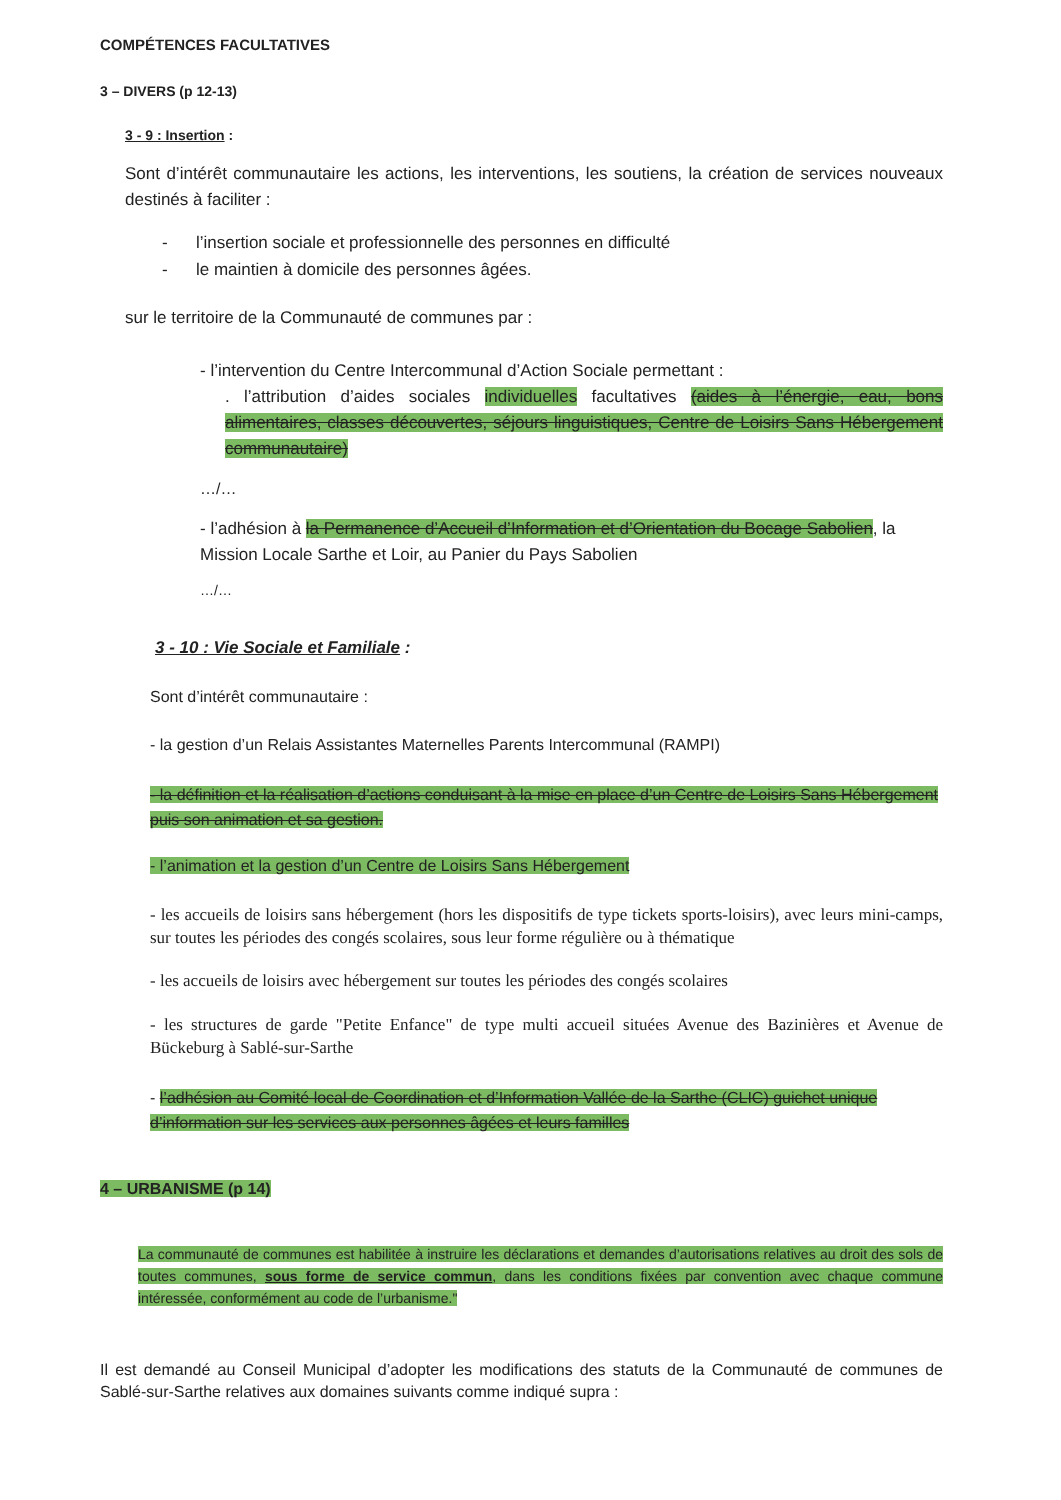COMPÉTENCES FACULTATIVES
3 – DIVERS (p 12-13)
3 - 9 : Insertion :
Sont d’intérêt communautaire les actions, les interventions, les soutiens, la création de services nouveaux destinés à faciliter :
- l’insertion sociale et professionnelle des personnes en difficulté
- le maintien à domicile des personnes âgées.
sur le territoire de la Communauté de communes par :
- l’intervention du Centre Intercommunal d’Action Sociale permettant :
. l’attribution d’aides sociales individuelles facultatives (aides à l’énergie, eau, bons alimentaires, classes découvertes, séjours linguistiques, Centre de Loisirs Sans Hébergement communautaire)
…/…
- l’adhésion à la Permanence d’Accueil d’Information et d’Orientation du Bocage Sabolien, la Mission Locale Sarthe et Loir, au Panier du Pays Sabolien
…/…
3 - 10 : Vie Sociale et Familiale :
Sont d’intérêt communautaire :
- la gestion d’un Relais Assistantes Maternelles Parents Intercommunal (RAMPI)
- la définition et la réalisation d’actions conduisant à la mise en place d’un Centre de Loisirs Sans Hébergement puis son animation et sa gestion.
- l’animation et la gestion d’un Centre de Loisirs Sans Hébergement
- les accueils de loisirs sans hébergement (hors les dispositifs de type tickets sports-loisirs), avec leurs mini-camps, sur toutes les périodes des congés scolaires, sous leur forme régulière ou à thématique
- les accueils de loisirs avec hébergement sur toutes les périodes des congés scolaires
- les structures de garde "Petite Enfance" de type multi accueil situées Avenue des Bazinières et Avenue de Bückeburg à Sablé-sur-Sarthe
- l’adhésion au Comité local de Coordination et d’Information Vallée de la Sarthe (CLIC) guichet unique d’information sur les services aux personnes âgées et leurs familles
4 – URBANISME (p 14)
La communauté de communes est habilitée à instruire les déclarations et demandes d’autorisations relatives au droit des sols de toutes communes, sous forme de service commun, dans les conditions fixées par convention avec chaque commune intéressée, conformément au code de l’urbanisme."
Il est demandé au Conseil Municipal d’adopter les modifications des statuts de la Communauté de communes de Sablé-sur-Sarthe relatives aux domaines suivants comme indiqué supra :